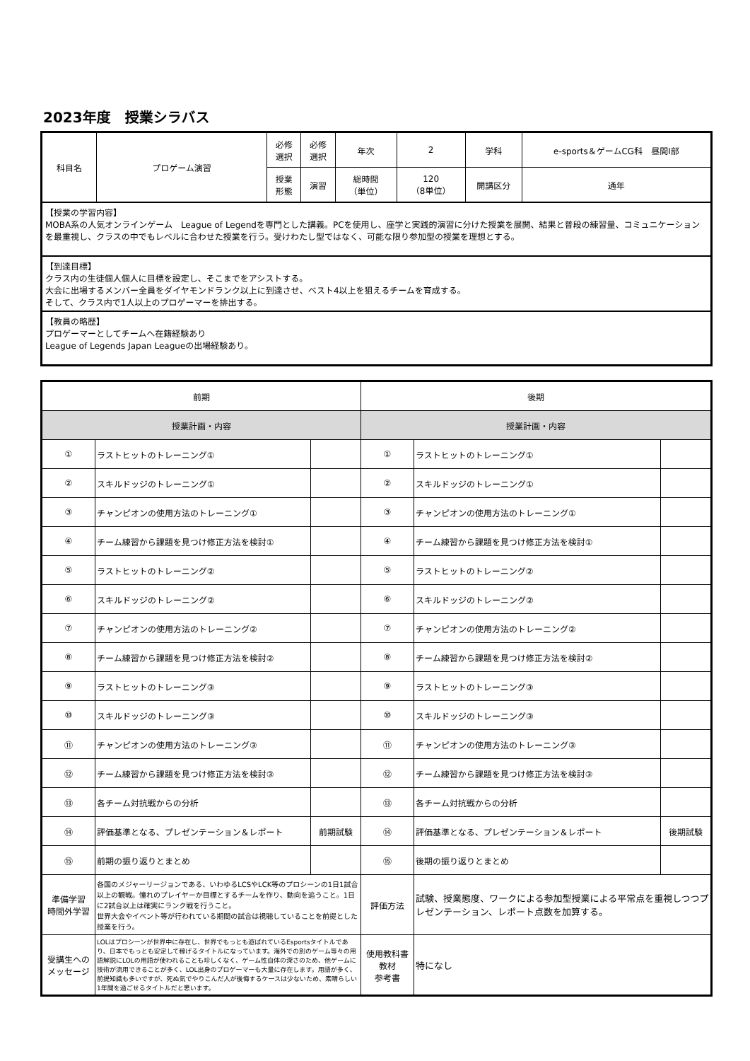2023年度　授業シラバス
| 科目名 | プロゲーム演習 | 必修 選択 | 必修 選択 | 年次 | 2 | 学科 | e-sports＆ゲームCG科 昼間Ⅰ部 |
| | | 授業 形態 | 演習 | 総時間 （単位） | 120 （8単位） | 開講区分 | 通年 |
| 【授業の学習内容】 MOBA系の人気オンラインゲーム League of Legendを専門とした講義。PCを使用し、座学と実践的演習に分けた授業を展開、結果と普段の練習量、コミュニケーションを最重視し、クラスの中でもレベルに合わせた授業を行う。受けわたし型ではなく、可能な限り参加型の授業を理想とする。 | | | | | | | |
| 【到達目標】 クラス内の生徒個人個人に目標を設定し、そこまでをアシストする。 大会に出場するメンバー全員をダイヤモンドランク以上に到達させ、ベスト4以上を狙えるチームを育成する。 そして、クラス内で1人以上のプロゲーマーを排出する。 | | | | | | | |
| 【教員の略歴】 プロゲーマーとしてチームへ在籍経験あり League of Legends Japan Leagueの出場経験あり。 | | | | | | | |
| 前期 | | | 後期 | | |
| --- | --- | --- | --- | --- | --- |
| 授業計画・内容 | | | 授業計画・内容 | | |
| ① | ラストヒットのトレーニング① | | ① | ラストヒットのトレーニング① | |
| ② | スキルドッジのトレーニング① | | ② | スキルドッジのトレーニング① | |
| ③ | チャンピオンの使用方法のトレーニング① | | ③ | チャンピオンの使用方法のトレーニング① | |
| ④ | チーム練習から課題を見つけ修正方法を検討① | | ④ | チーム練習から課題を見つけ修正方法を検討① | |
| ⑤ | ラストヒットのトレーニング② | | ⑤ | ラストヒットのトレーニング② | |
| ⑥ | スキルドッジのトレーニング② | | ⑥ | スキルドッジのトレーニング② | |
| ⑦ | チャンピオンの使用方法のトレーニング② | | ⑦ | チャンピオンの使用方法のトレーニング② | |
| ⑧ | チーム練習から課題を見つけ修正方法を検討② | | ⑧ | チーム練習から課題を見つけ修正方法を検討② | |
| ⑨ | ラストヒットのトレーニング③ | | ⑨ | ラストヒットのトレーニング③ | |
| ⑩ | スキルドッジのトレーニング③ | | ⑩ | スキルドッジのトレーニング③ | |
| ⑪ | チャンピオンの使用方法のトレーニング③ | | ⑪ | チャンピオンの使用方法のトレーニング③ | |
| ⑫ | チーム練習から課題を見つけ修正方法を検討③ | | ⑫ | チーム練習から課題を見つけ修正方法を検討③ | |
| ⑬ | 各チーム対抗戦からの分析 | | ⑬ | 各チーム対抗戦からの分析 | |
| ⑭ | 評価基準となる、プレゼンテーション＆レポート | 前期試験 | ⑭ | 評価基準となる、プレゼンテーション＆レポート | 後期試験 |
| ⑮ | 前期の振り返りとまとめ | | ⑮ | 後期の振り返りとまとめ | |
| 準備学習 時間外学習 | 各国のメジャーリージョンである、いわゆるLCSやLCK等のプロシーンの1日1試合以上の観戦。憧れのプレイヤーか目標とするチームを作り、動向を追うこと。1日に2試合以上は確実にランク戦を行うこと。 世界大会やイベント等が行われている期間の試合は視聴していることを前提とした授業を行う。 | | 評価方法 | 試験、授業態度、ワークによる参加型授業による平常点を重視しつつプレゼンテーション、レポート点数を加算する。 | |
| 受講生への メッセージ | LOLはプロシーンが世界中に存在し、世界でもっとも遊ばれているEsportsタイトルであり、日本でもっとも安定して稼げるタイトルになっています。海外での別のゲーム等々の用語解説にLOLの用語が使われることも珍しくなく、ゲーム性自体の深さのため、他ゲームに技術が流用できることが多く、LOL出身のプロゲーマーも大量に存在します。用語が多く、前提知識も多いですが、死ぬ気でやりこんだ人が後悔するケースは少ないため、素晴らしい1年間を過ごせるタイトルだと思います。 | | 使用教科書 教材 参考書 | 特になし | |